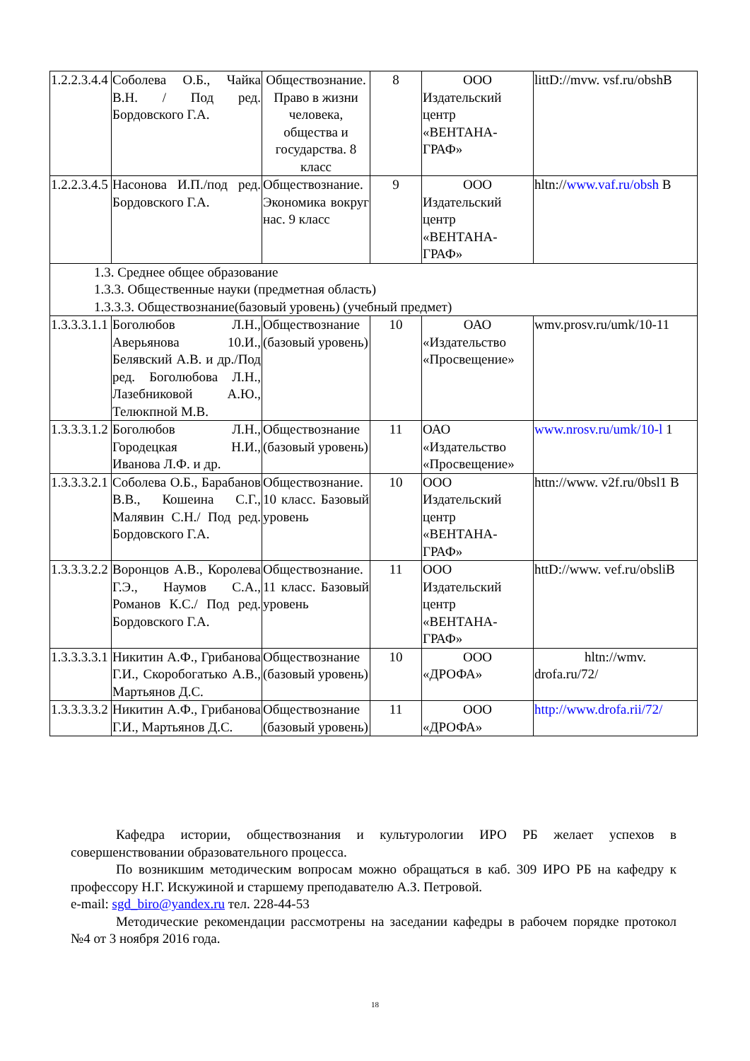| 1.2.2.3.4.4 | Соболева О.Б., Чайка В.Н. / Под ред. Бордовского Г.А. | Обществознание. Право в жизни человека, общества и государства. 8 класс | 8 | ООО Издательский центр «ВЕНТАНА-ГРАФ» | littD://mvw. vsf.ru/obshB |
| 1.2.2.3.4.5 | Насонова И.П./под ред. Бордовского Г.А. | Обществознание. Экономика вокруг нас. 9 класс | 9 | ООО Издательский центр «ВЕНТАНА-ГРАФ» | hltn:// www.vaf.ru/obsh B |
| 1.3. Среднее общее образование 1.3.3. Общественные науки (предметная область) 1.3.3.3. Обществознание(базовый уровень) (учебный предмет) | | | | | |
| 1.3.3.3.1.1 | Боголюбов Л.Н., Аверьянова 10.И., Белявский А.В. и др./Под ред. Боголюбова Л.Н., Лазебниковой А.Ю., Телюкпной М.В. | Обществознание (базовый уровень) | 10 | ОАО «Издательство «Просвещение» | wmv.prosv.ru/umk/10-11 |
| 1.3.3.3.1.2 | Боголюбов Л.Н., Городецкая Н.И., Иванова Л.Ф. и др. | Обществознание (базовый уровень) | 11 | ОАО «Издательство «Просвещение» | www.nrosv.ru/umk/10-l 1 |
| 1.3.3.3.2.1 | Соболева О.Б., Барабанов В.В., Кошеина С.Г., Малявин С.Н./ Под ред. Бордовского Г.А. | Обществознание. 10 класс. Базовый уровень | 10 | ООО Издательский центр «ВЕНТАНА-ГРАФ» | httn://www. v2f.ru/0bsl1 B |
| 1.3.3.3.2.2 | Воронцов А.В., Королева Г.Э., Наумов С.А., Романов К.С./ Под ред. Бордовского Г.А. | Обществознание. 11 класс. Базовый уровень | 11 | ООО Издательский центр «ВЕНТАНА-ГРАФ» | httD://www. vef.ru/obsliB |
| 1.3.3.3.3.1 | Никитин А.Ф., Грибанова Г.И., Скоробогатько А.В., Мартьянов Д.С. | Обществознание (базовый уровень) | 10 | ООО «ДРОФА» | hltn://wmv. drofa.ru/72/ |
| 1.3.3.3.3.2 | Никитин А.Ф., Грибанова Г.И., Мартьянов Д.С. | Обществознание (базовый уровень) | 11 | ООО «ДРОФА» | http://www.drofa.rii/72/ |
Кафедра истории, обществознания и культурологии ИРО РБ желает успехов в совершенствовании образовательного процесса.
По возникшим методическим вопросам можно обращаться в каб. 309 ИРО РБ на кафедру к профессору Н.Г. Искужиной и старшему преподавателю А.З. Петровой.
e-mail: sgd_biro@yandex.ru тел. 228-44-53
Методические рекомендации рассмотрены на заседании кафедры в рабочем порядке протокол №4 от 3 ноября 2016 года.
18